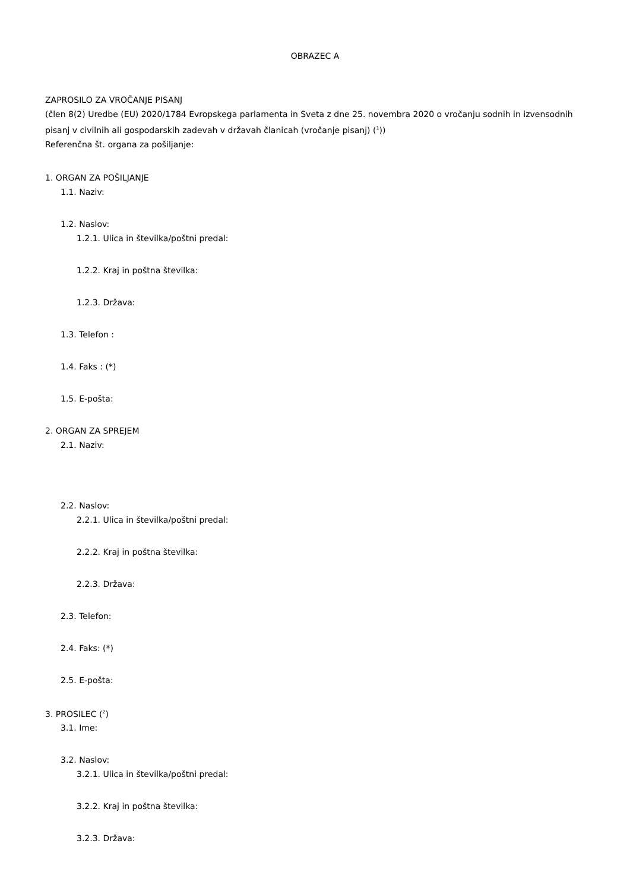OBRAZEC A
ZAPROSILO ZA VROČANJE PISANJ
(člen 8(2) Uredbe (EU) 2020/1784 Evropskega parlamenta in Sveta z dne 25. novembra 2020 o vročanju sodnih in izvensodnih pisanj v civilnih ali gospodarskih zadevah v državah članicah (vročanje pisanj) (<sup>1</sup>))
Referenčna št. organa za pošiljanje:
1. ORGAN ZA POŠILJANJE
1.1. Naziv:
1.2. Naslov:
1.2.1. Ulica in številka/poštni predal:
1.2.2. Kraj in poštna številka:
1.2.3. Država:
1.3. Telefon :
1.4. Faks : (*)
1.5. E-pošta:
2. ORGAN ZA SPREJEM
2.1. Naziv:
2.2. Naslov:
2.2.1. Ulica in številka/poštni predal:
2.2.2. Kraj in poštna številka:
2.2.3. Država:
2.3. Telefon:
2.4. Faks: (*)
2.5. E-pošta:
3. PROSILEC (<sup>2</sup>)
3.1. Ime:
3.2. Naslov:
3.2.1. Ulica in številka/poštni predal:
3.2.2. Kraj in poštna številka:
3.2.3. Država: